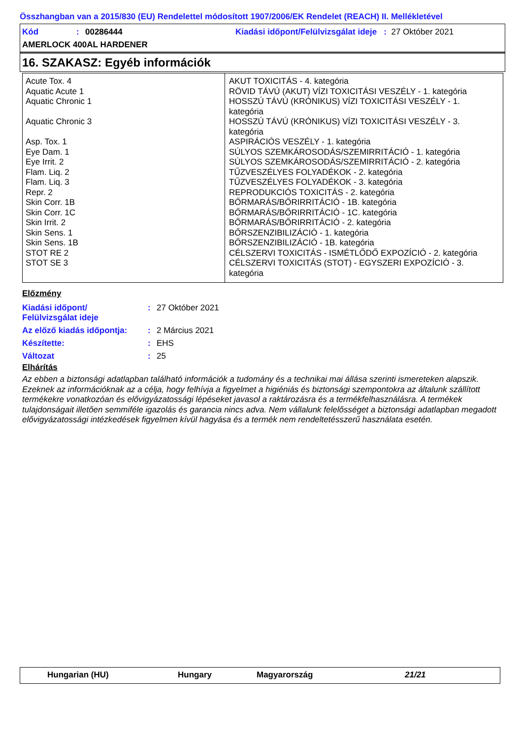Összhangban van a 2015/830 (EU) Rendelettel módosított 1907/2006/EK Rendelet (REACH) II. Mellékletével
Kód: 00286444 Kiadási időpont/Felülvizsgálat ideje : 27 Október 2021
AMERLOCK 400AL HARDENER
16. SZAKASZ: Egyéb információk
| Acute Tox. 4 Aquatic Acute 1 Aquatic Chronic 1 Aquatic Chronic 3 Asp. Tox. 1 Eye Dam. 1 Eye Irrit. 2 Flam. Liq. 2 Flam. Liq. 3 Repr. 2 Skin Corr. 1B Skin Corr. 1C Skin Irrit. 2 Skin Sens. 1 Skin Sens. 1B STOT RE 2 STOT SE 3 | AKUT TOXICITÁS - 4. kategória RÖVID TÁVÚ (AKUT) VÍZI TOXICITÁSI VESZÉLY - 1. kategória HOSSZÚ TÁVÚ (KRÓNIKUS) VÍZI TOXICITÁSI VESZÉLY - 1. kategória HOSSZÚ TÁVÚ (KRÓNIKUS) VÍZI TOXICITÁSI VESZÉLY - 3. kategória ASPIRÁCIÓS VESZÉLY - 1. kategória SÚLYOS SZEMKÁROSODÁS/SZEMIRRITÁCIÓ - 1. kategória SÚLYOS SZEMKÁROSODÁS/SZEMIRRITÁCIÓ - 2. kategória TŰZVESZÉLYES FOLYADÉKOK - 2. kategória TŰZVESZÉLYES FOLYADÉKOK - 3. kategória REPRODUKCIÓS TOXICITÁS - 2. kategória BŐRMARÁS/BŐRIRRITÁCIÓ - 1B. kategória BŐRMARÁS/BŐRIRRITÁCIÓ - 1C. kategória BŐRMARÁS/BŐRIRRITÁCIÓ - 2. kategória BŐRSZENZIBILIZÁCIÓ - 1. kategória BŐRSZENZIBILIZÁCIÓ - 1B. kategória CÉLSZERVI TOXICITÁS - ISMÉTLŐDŐ EXPOZÍCIÓ - 2. kategória CÉLSZERVI TOXICITÁS (STOT) - EGYSZERI EXPOZÍCIÓ - 3. kategória |
Előzmény
| Kiadási időpont/ Felülvizsgálat ideje | : | 27 Október 2021 |
| Az előző kiadás időpontja: | : | 2 Március 2021 |
| Készítette: | : | EHS |
| Változat | : | 25 |
Elhárítás
Az ebben a biztonsági adatlapban található információk a tudomány és a technikai mai állása szerinti ismereteken alapszik. Ezeknek az információknak az a célja, hogy felhívja a figyelmet a higiéniás és biztonsági szempontokra az általunk szállított termékekre vonatkozóan és elővigyázatossági lépéseket javasol a raktározásra és a termékfelhasználásra. A termékek tulajdonságait illetően semmiféle igazolás és garancia nincs adva. Nem vállalunk felelősséget a biztonsági adatlapban megadott elővigyázatossági intézkedések figyelmen kívül hagyása és a termék nem rendeltetésszerű használata esetén.
Hungarian (HU) Hungary Magyarország 21/21